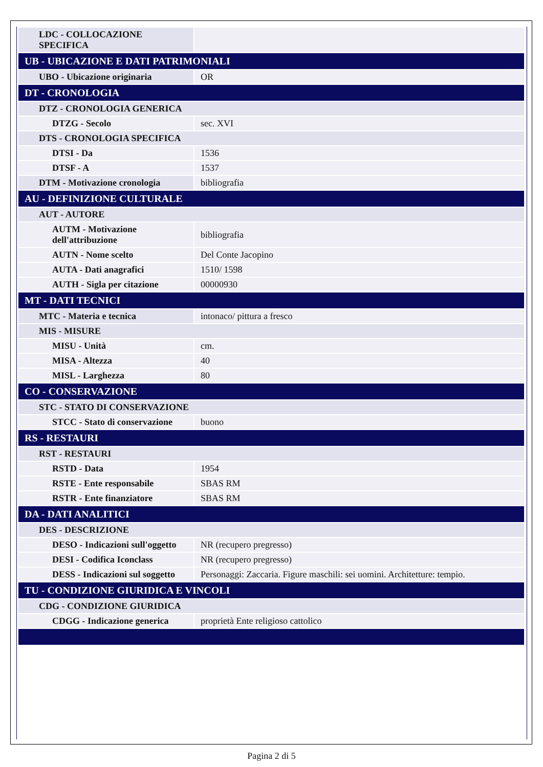| LDC - COLLOCAZIONE SPECIFICA | |
| UB - UBICAZIONE E DATI PATRIMONIALI | |
| UBO - Ubicazione originaria | OR |
| DT - CRONOLOGIA | |
| DTZ - CRONOLOGIA GENERICA | |
| DTZG - Secolo | sec. XVI |
| DTS - CRONOLOGIA SPECIFICA | |
| DTSI - Da | 1536 |
| DTSF - A | 1537 |
| DTM - Motivazione cronologia | bibliografia |
| AU - DEFINIZIONE CULTURALE | |
| AUT - AUTORE | |
| AUTM - Motivazione dell'attribuzione | bibliografia |
| AUTN - Nome scelto | Del Conte Jacopino |
| AUTA - Dati anagrafici | 1510/ 1598 |
| AUTH - Sigla per citazione | 00000930 |
| MT - DATI TECNICI | |
| MTC - Materia e tecnica | intonaco/ pittura a fresco |
| MIS - MISURE | |
| MISU - Unità | cm. |
| MISA - Altezza | 40 |
| MISL - Larghezza | 80 |
| CO - CONSERVAZIONE | |
| STC - STATO DI CONSERVAZIONE | |
| STCC - Stato di conservazione | buono |
| RS - RESTAURI | |
| RST - RESTAURI | |
| RSTD - Data | 1954 |
| RSTE - Ente responsabile | SBAS RM |
| RSTR - Ente finanziatore | SBAS RM |
| DA - DATI ANALITICI | |
| DES - DESCRIZIONE | |
| DESO - Indicazioni sull'oggetto | NR (recupero pregresso) |
| DESI - Codifica Iconclass | NR (recupero pregresso) |
| DESS - Indicazioni sul soggetto | Personaggi: Zaccaria. Figure maschili: sei uomini. Architetture: tempio. |
| TU - CONDIZIONE GIURIDICA E VINCOLI | |
| CDG - CONDIZIONE GIURIDICA | |
| CDGG - Indicazione generica | proprietà Ente religioso cattolico |
Pagina 2 di 5